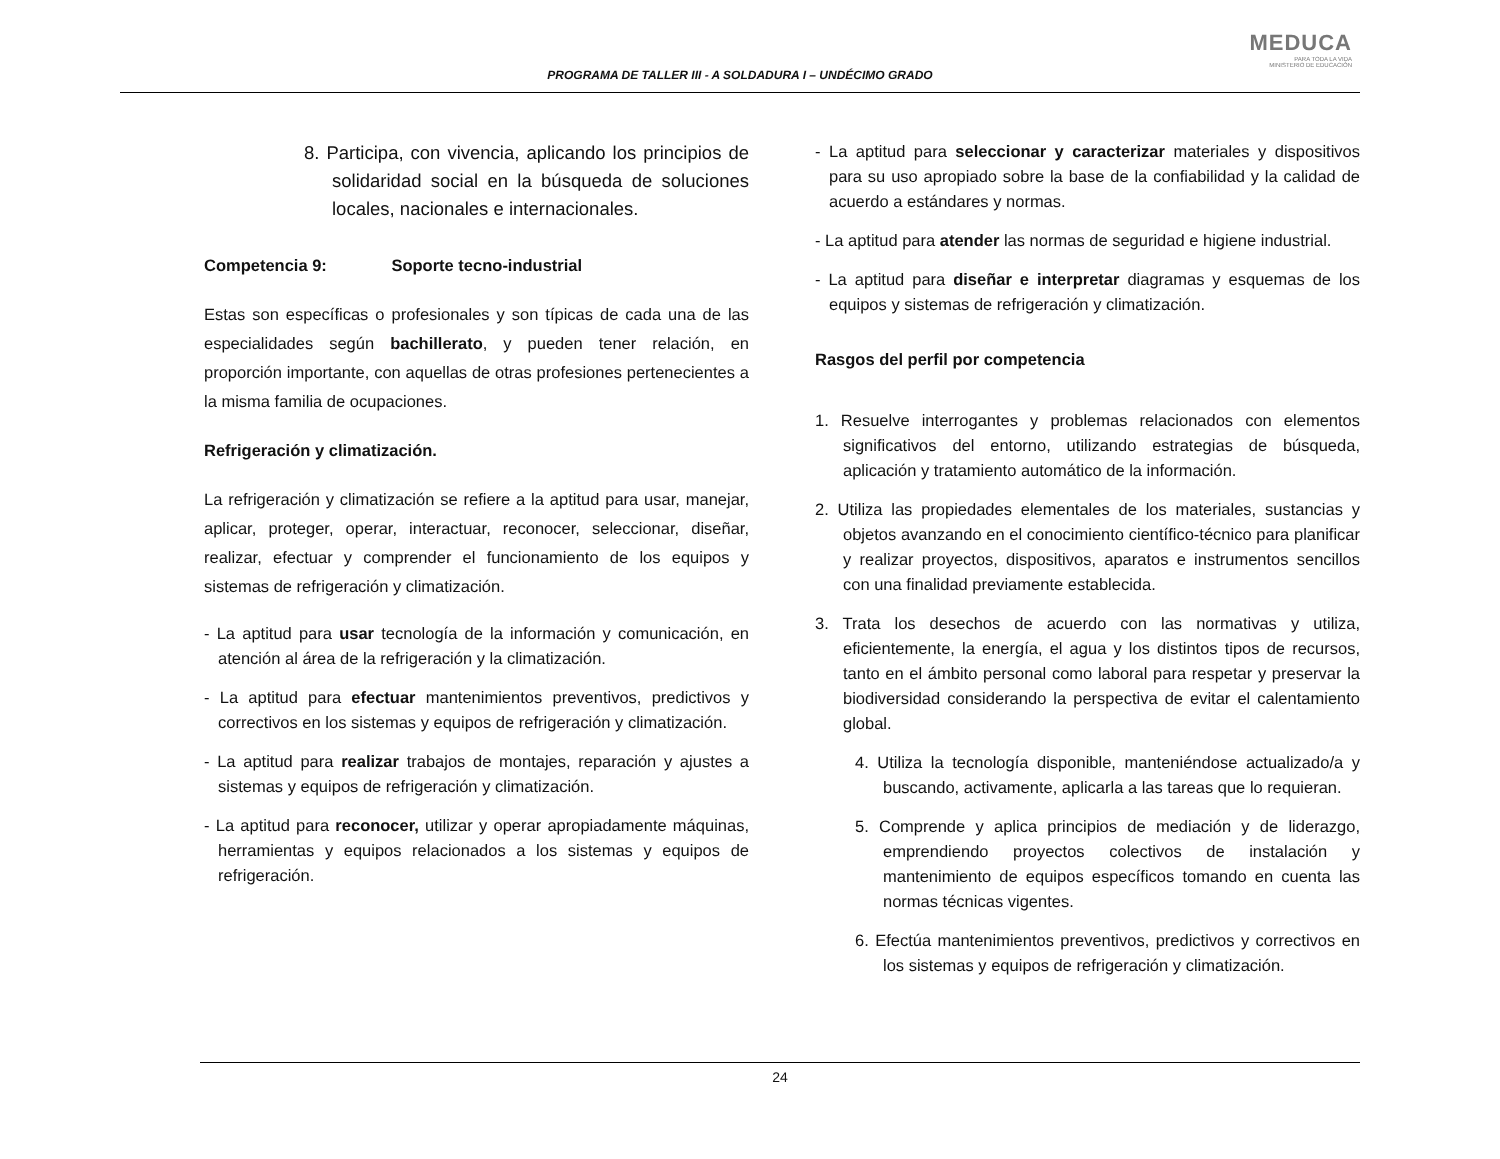PROGRAMA DE TALLER III - A SOLDADURA I – UNDÉCIMO GRADO
MEDUCA
PARA TODA LA VIDA
MINISTERIO DE EDUCACIÓN
8. Participa, con vivencia, aplicando los principios de solidaridad social en la búsqueda de soluciones locales, nacionales e internacionales.
Competencia 9: Soporte tecno-industrial
Estas son específicas o profesionales y son típicas de cada una de las especialidades según bachillerato, y pueden tener relación, en proporción importante, con aquellas de otras profesiones pertenecientes a la misma familia de ocupaciones.
Refrigeración y climatización.
La refrigeración y climatización se refiere a la aptitud para usar, manejar, aplicar, proteger, operar, interactuar, reconocer, seleccionar, diseñar, realizar, efectuar y comprender el funcionamiento de los equipos y sistemas de refrigeración y climatización.
- La aptitud para usar tecnología de la información y comunicación, en atención al área de la refrigeración y la climatización.
- La aptitud para efectuar mantenimientos preventivos, predictivos y correctivos en los sistemas y equipos de refrigeración y climatización.
- La aptitud para realizar trabajos de montajes, reparación y ajustes a sistemas y equipos de refrigeración y climatización.
- La aptitud para reconocer, utilizar y operar apropiadamente máquinas, herramientas y equipos relacionados a los sistemas y equipos de refrigeración.
- La aptitud para seleccionar y caracterizar materiales y dispositivos para su uso apropiado sobre la base de la confiabilidad y la calidad de acuerdo a estándares y normas.
- La aptitud para atender las normas de seguridad e higiene industrial.
- La aptitud para diseñar e interpretar diagramas y esquemas de los equipos y sistemas de refrigeración y climatización.
Rasgos del perfil por competencia
1. Resuelve interrogantes y problemas relacionados con elementos significativos del entorno, utilizando estrategias de búsqueda, aplicación y tratamiento automático de la información.
2. Utiliza las propiedades elementales de los materiales, sustancias y objetos avanzando en el conocimiento científico-técnico para planificar y realizar proyectos, dispositivos, aparatos e instrumentos sencillos con una finalidad previamente establecida.
3. Trata los desechos de acuerdo con las normativas y utiliza, eficientemente, la energía, el agua y los distintos tipos de recursos, tanto en el ámbito personal como laboral para respetar y preservar la biodiversidad considerando la perspectiva de evitar el calentamiento global.
4. Utiliza la tecnología disponible, manteniéndose actualizado/a y buscando, activamente, aplicarla a las tareas que lo requieran.
5. Comprende y aplica principios de mediación y de liderazgo, emprendiendo proyectos colectivos de instalación y mantenimiento de equipos específicos tomando en cuenta las normas técnicas vigentes.
6. Efectúa mantenimientos preventivos, predictivos y correctivos en los sistemas y equipos de refrigeración y climatización.
24